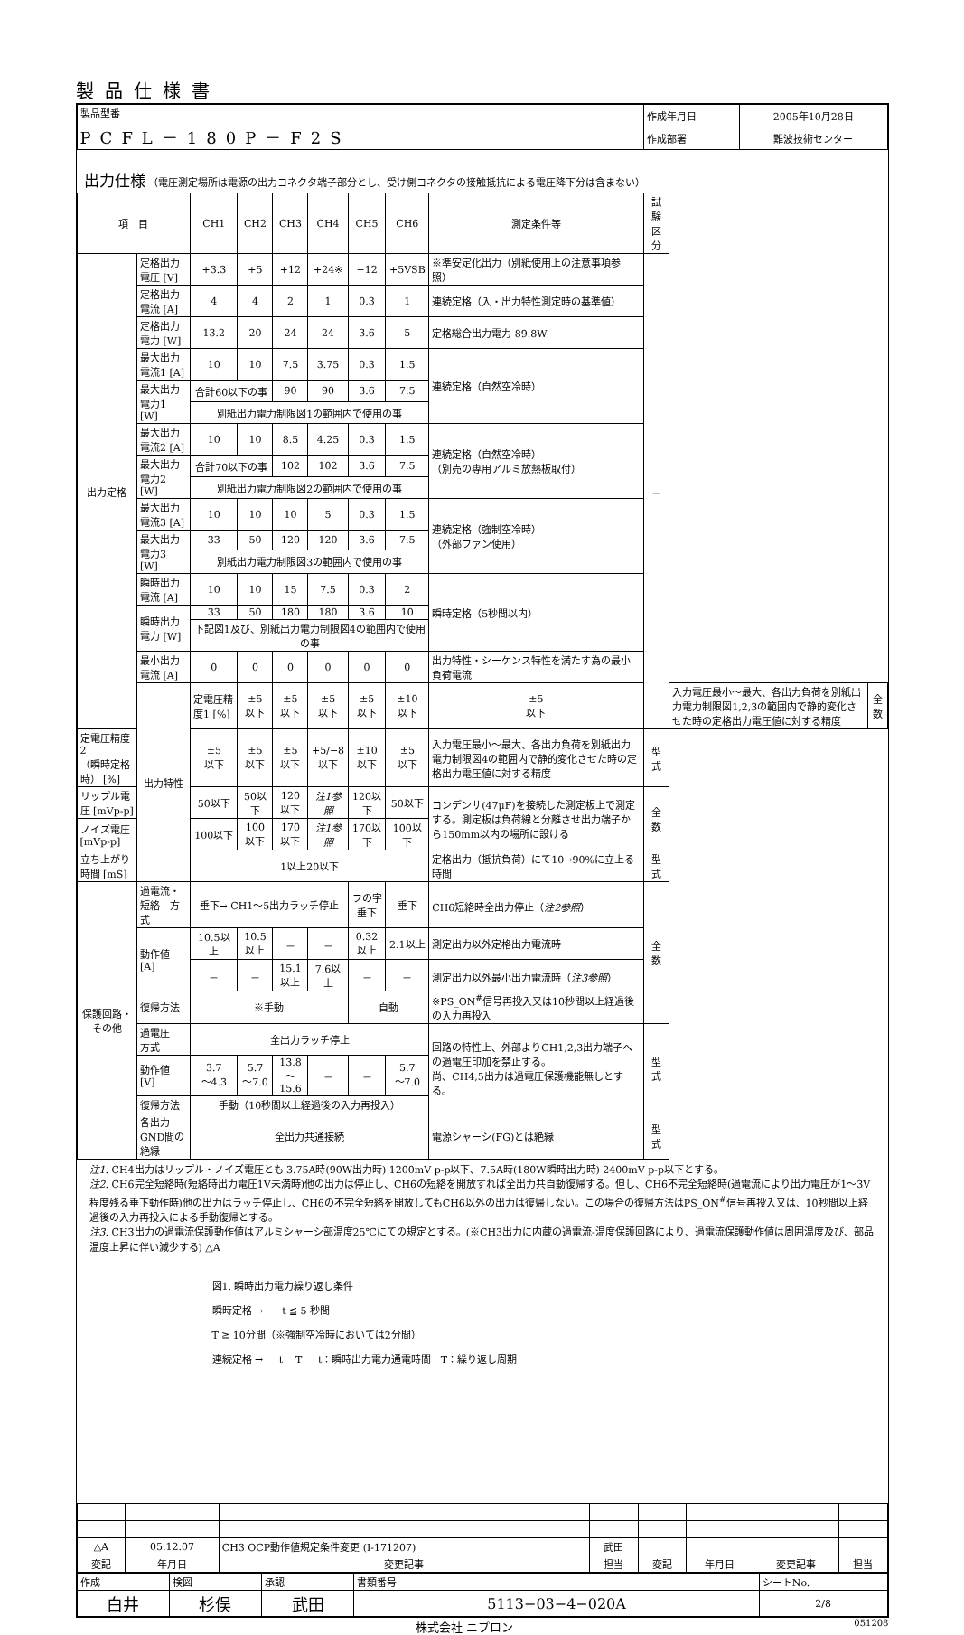製品仕様書
| 製品型番 PCFL－180P－F2S | 作成年月日 | 2005年10月28日 |
| | 作成部署 | 難波技術センター |
出力仕様 （電圧測定場所は電源の出力コネクタ端子部分とし、受け側コネクタの接触抵抗による電圧降下分は含まない）
| 項 目 | | CH1 | CH2 | CH3 | CH4 | CH5 | CH6 | 測定条件等 | 試験区分 | | |
| --- | --- | --- | --- | --- | --- | --- | --- | --- | --- | --- | --- |
| 出力定格 | 定格出力電圧 [V] | +3.3 | +5 | +12 | +24※ | −12 | +5VSB | ※準安定化出力（別紙使用上の注意事項参照） | － | | |
| | 定格出力電流 [A] | 4 | 4 | 2 | 1 | 0.3 | 1 | 連続定格（入・出力特性測定時の基準値） | | | |
| | 定格出力電力 [W] | 13.2 | 20 | 24 | 24 | 3.6 | 5 | 定格総合出力電力 89.8W | | | |
| | 最大出力電流1 [A] | 10 | 10 | 7.5 | 3.75 | 0.3 | 1.5 | 連続定格（自然空冷時） | | | |
| | 最大出力電力1 [W] | 合計60以下の事 | | 90 | 90 | 3.6 | 7.5 | | | | |
| | | 別紙出力電力制限図1の範囲内で使用の事 | | | | | | | | | |
| | 最大出力電流2 [A] | 10 | 10 | 8.5 | 4.25 | 0.3 | 1.5 | 連続定格（自然空冷時） （別売の専用アルミ放熱板取付） | | | |
| | 最大出力電力2 [W] | 合計70以下の事 | | 102 | 102 | 3.6 | 7.5 | | | | |
| | | 別紙出力電力制限図2の範囲内で使用の事 | | | | | | | | | |
| | 最大出力電流3 [A] | 10 | 10 | 10 | 5 | 0.3 | 1.5 | 連続定格（強制空冷時） （外部ファン使用） | | | |
| | 最大出力電力3 [W] | 33 | 50 | 120 | 120 | 3.6 | 7.5 | | | | |
| | | 別紙出力電力制限図3の範囲内で使用の事 | | | | | | | | | |
| | 瞬時出力電流 [A] | 10 | 10 | 15 | 7.5 | 0.3 | 2 | 瞬時定格（5秒間以内） | | | |
| | 瞬時出力電力 [W] | 33 | 50 | 180 | 180 | 3.6 | 10 | | | | |
| | | 下記図1及び、別紙出力電力制限図4の範囲内で使用の事 | | | | | | | | | |
| | 最小出力電流 [A] | 0 | 0 | 0 | 0 | 0 | 0 | 出力特性・シーケンス特性を満たす為の最小負荷電流 | | | |
| | 出力特性 | 定電圧精度1 [%] | ±5 以下 | ±5 以下 | ±5 以下 | ±5 以下 | ±10 以下 | ±5 以下 | | 入力電圧最小～最大、各出力負荷を別紙出力電力制限図1,2,3の範囲内で静的変化させた時の定格出力電圧値に対する精度 | 全数 |
| 定電圧精度2 （瞬時定格時） [%] | | ±5 以下 | ±5 以下 | ±5 以下 | +5/−8 以下 | ±10 以下 | ±5 以下 | 入力電圧最小～最大、各出力負荷を別紙出力電力制限図4の範囲内で静的変化させた時の定格出力電圧値に対する精度 | 型式 | | |
| リップル電圧 [mVp-p] | | 50以下 | 50以下 | 120以下 | 注1参照 | 120以下 | 50以下 | コンデンサ(47μF)を接続した測定板上で測定する。測定板は負荷線と分離させ出力端子から150mm以内の場所に設ける | 全数 | | |
| ノイズ電圧 [mVp-p] | | 100以下 | 100以下 | 170以下 | 注1参照 | 170以下 | 100以下 | | | | |
| 立ち上がり時間 [mS] | | 1以上20以下 | | | | | | 定格出力（抵抗負荷）にて10→90%に立上る時間 | 型式 | | |
| 保護回路・その他 | 過電流・短絡 方式 | 垂下→ CH1～5出力ラッチ停止 | | | | フの字垂下 | 垂下 | CH6短絡時全出力停止（ 注2参照 ） | 全数 | | |
| | 動作値 [A] | 10.5以上 | 10.5以上 | － | － | 0.32以上 | 2.1以上 | 測定出力以外定格出力電流時 | | | |
| | | － | － | 15.1以上 | 7.6以上 | － | － | 測定出力以外最小出力電流時（ 注3参照 ） | | | |
| | 復帰方法 | ※手動 | | | | 自動 | | ※PS_ON<sup>#</sup>信号再投入又は10秒間以上経過後の入力再投入 | | | |
| | 過電圧 方式 | 全出力ラッチ停止 | | | | | | 回路の特性上、外部よりCH1,2,3出力端子への過電圧印加を禁止する。 尚、CH4,5出力は過電圧保護機能無しとする。 | 型式 | | |
| | 動作値 [V] | 3.7 ～4.3 | 5.7 ～7.0 | 13.8 ～15.6 | － | － | 5.7 ～7.0 | | | | |
| | 復帰方法 | 手動（10秒間以上経過後の入力再投入） | | | | | | | | | |
| | 各出力GND間の絶縁 | 全出力共通接続 | | | | | | 電源シャーシ(FG)とは絶縁 | 型式 | | |
注1. CH4出力はリップル・ノイズ電圧とも 3.75A時(90W出力時) 1200mV p-p以下、7.5A時(180W瞬時出力時) 2400mV p-p以下とする。
注2. CH6完全短絡時(短絡時出力電圧1V未満時)他の出力は停止し、CH6の短絡を開放すれば全出力共自動復帰する。但し、CH6不完全短絡時(過電流により出力電圧が1～3V程度残る垂下動作時)他の出力はラッチ停止し、CH6の不完全短絡を開放してもCH6以外の出力は復帰しない。この場合の復帰方法はPS_ON<sup>#</sup>信号再投入又は、10秒間以上経過後の入力再投入による手動復帰とする。
注3. CH3出力の過電流保護動作値はアルミシャーシ部温度25℃にての規定とする。(※CH3出力に内蔵の過電流-温度保護回路により、過電流保護動作値は周囲温度及び、部品温度上昇に伴い減少する) △A
図1. 瞬時出力電力繰り返し条件
瞬時定格 → t ≦ 5 秒間
T ≧ 10分間（※強制空冷時においては2分間）
連続定格 → t T t：瞬時出力電力通電時間 T：繰り返し周期
| △A | 05.12.07 | CH3 OCP動作値規定条件変更 (I-171207) | 武田 | | | | |
| 変記 | 年月日 | 変更記事 | 担当 | 変記 | 年月日 | 変更記事 | 担当 |
| 作成 | 検図 | 承認 | 書類番号 | シートNo. |
| 白井 | 杉俣 | 武田 | 5113−03−4−020A | 2/8 |
株式会社 ニプロン 051208